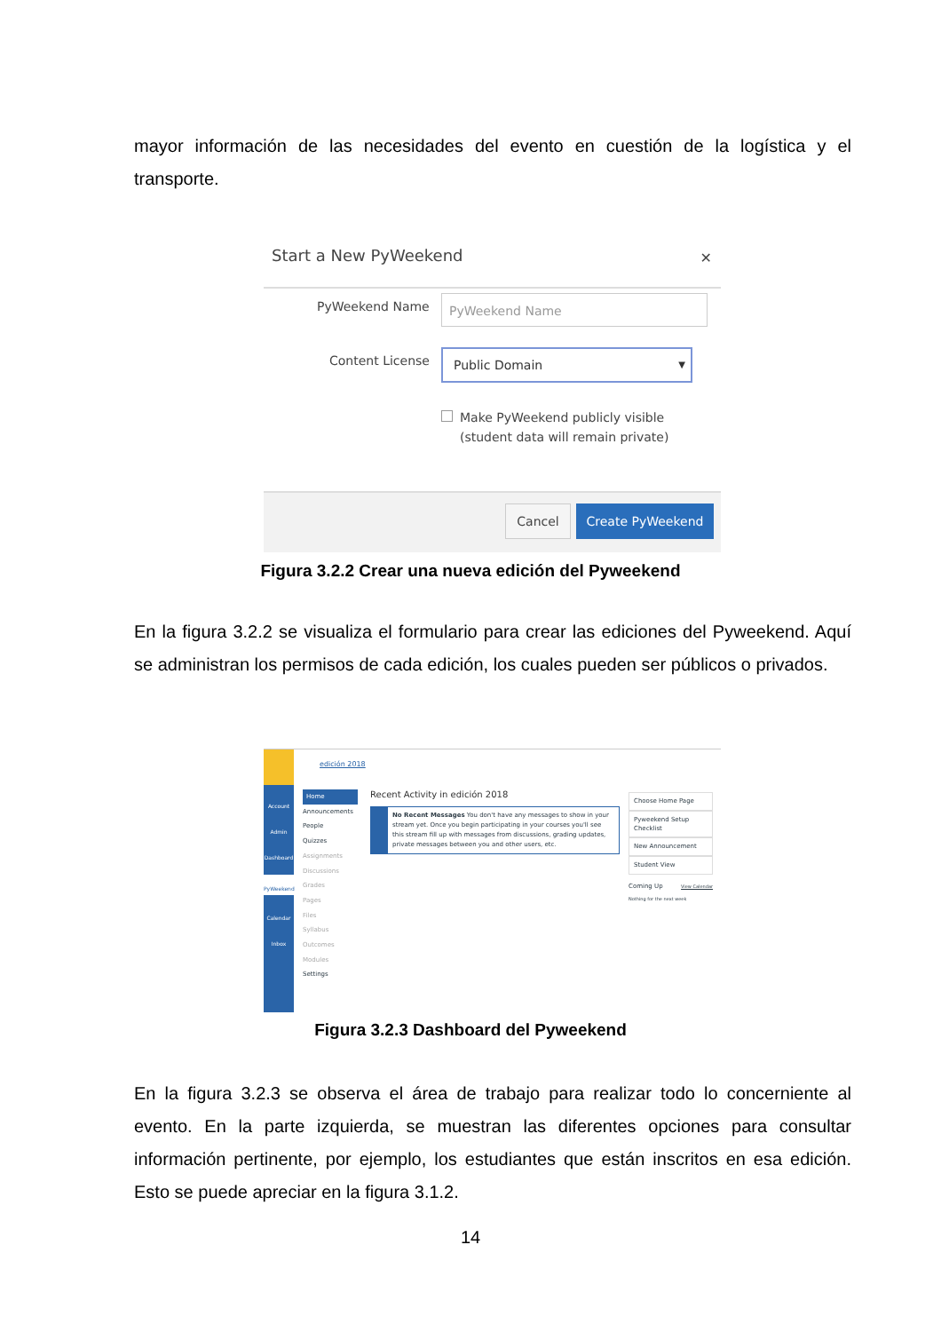mayor información de las necesidades del evento en cuestión de la logística y el transporte.
Start a New PyWeekend ✕
PyWeekend Name PyWeekend Name
Content License Public Domain ▼
Make PyWeekend publicly visible
(student data will remain private)
Cancel Create PyWeekend
Figura 3.2.2 Crear una nueva edición del Pyweekend
En la figura 3.2.2 se visualiza el formulario para crear las ediciones del Pyweekend. Aquí se administran los permisos de cada edición, los cuales pueden ser públicos o privados.
Account
Admin
Dashboard
PyWeekend
Calendar
Inbox
edición 2018
Home
Announcements
People
Quizzes
Assignments
Discussions
Grades
Pages
Files
Syllabus
Outcomes
Modules
Settings
Recent Activity in edición 2018
No Recent Messages You don't have any messages to show in your stream yet. Once you begin participating in your courses you'll see this stream fill up with messages from discussions, grading updates, private messages between you and other users, etc.
Choose Home Page
Pyweekend Setup Checklist
New Announcement
Student View
Coming Up View Calendar
Nothing for the next week
Figura 3.2.3 Dashboard del Pyweekend
En la figura 3.2.3 se observa el área de trabajo para realizar todo lo concerniente al evento. En la parte izquierda, se muestran las diferentes opciones para consultar información pertinente, por ejemplo, los estudiantes que están inscritos en esa edición. Esto se puede apreciar en la figura 3.1.2.
14